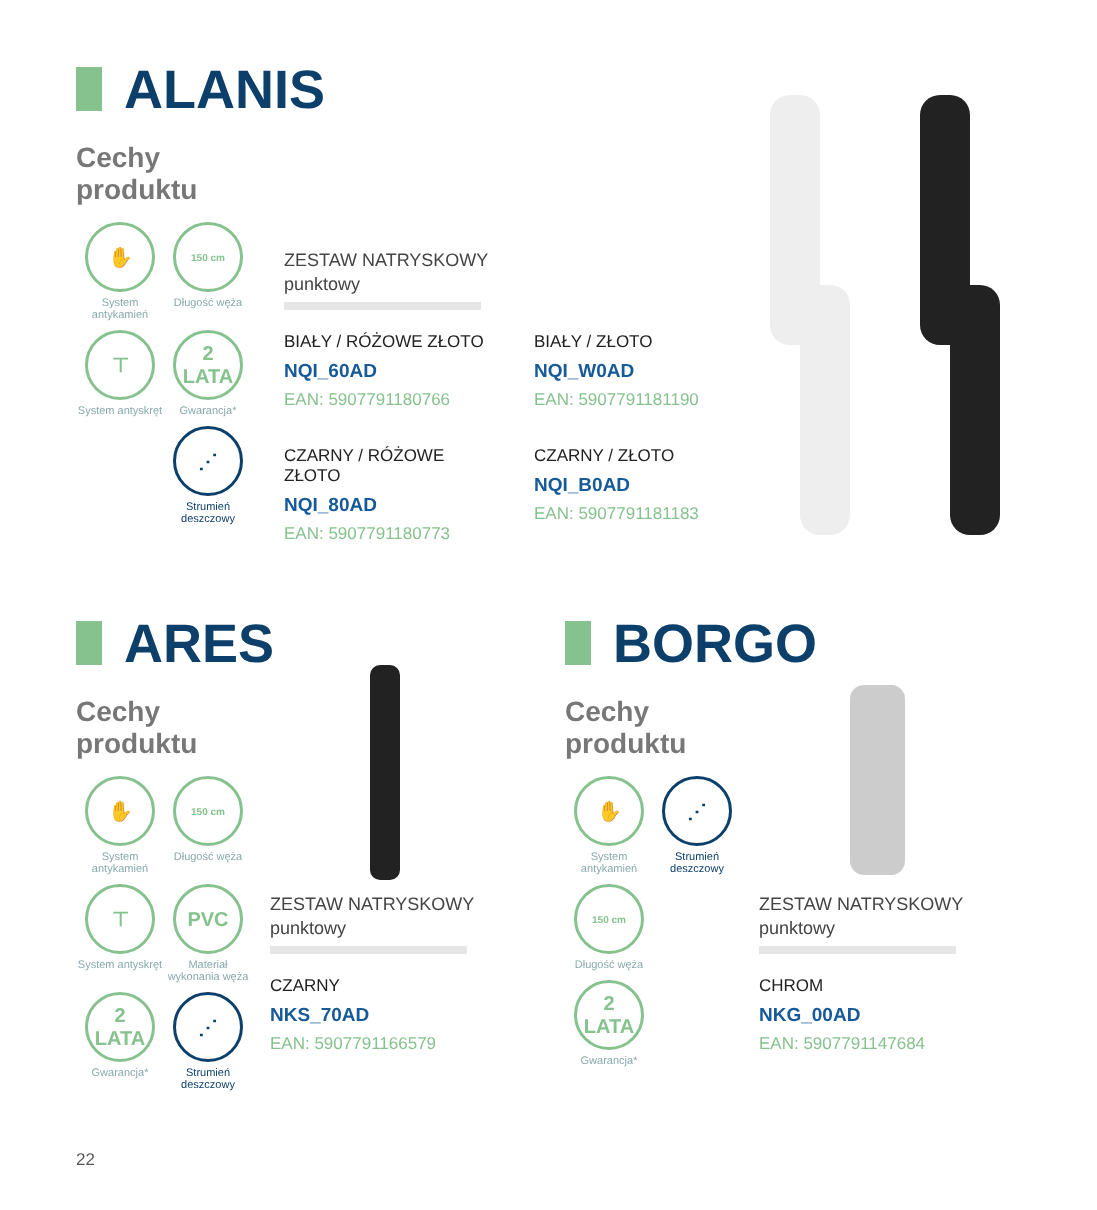ALANIS
Cechy
produktu
✋
System antykamień
150 cm
Długość węża
⊤
System antyskręt
2
LATA
Gwarancja*
⋰
Strumień deszczowy
ZESTAW NATRYSKOWY
punktowy
BIAŁY / RÓŻOWE ZŁOTO
NQI_60AD
EAN: 5907791180766
CZARNY / RÓŻOWE ZŁOTO
NQI_80AD
EAN: 5907791180773
BIAŁY / ZŁOTO
NQI_W0AD
EAN: 5907791181190
CZARNY / ZŁOTO
NQI_B0AD
EAN: 5907791181183
ARES
Cechy
produktu
✋
System antykamień
150 cm
Długość węża
⊤
System antyskręt
PVC
Materiał wykonania węża
2
LATA
Gwarancja*
⋰
Strumień deszczowy
ZESTAW NATRYSKOWY
punktowy
CZARNY
NKS_70AD
EAN: 5907791166579
BORGO
Cechy
produktu
✋
System antykamień
⋰
Strumień deszczowy
150 cm
Długość węża
2
LATA
Gwarancja*
ZESTAW NATRYSKOWY
punktowy
CHROM
NKG_00AD
EAN: 5907791147684
22